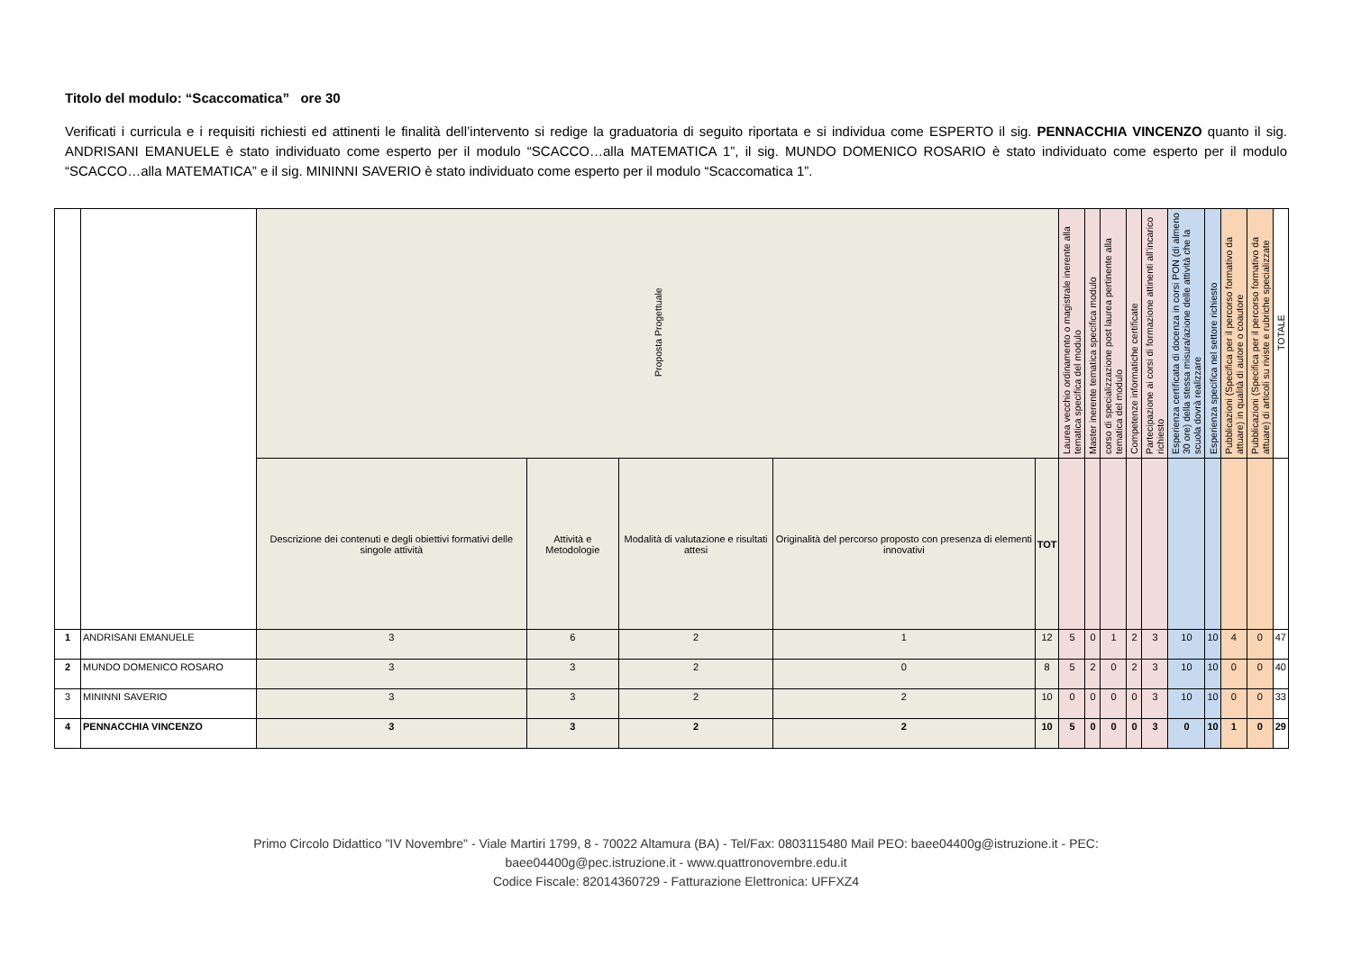Titolo del modulo: “Scaccomatica” ore 30
Verificati i curricula e i requisiti richiesti ed attinenti le finalità dell’intervento si redige la graduatoria di seguito riportata e si individua come ESPERTO il sig. PENNACCHIA VINCENZO quanto il sig. ANDRISANI EMANUELE è stato individuato come esperto per il modulo “SCACCO…alla MATEMATICA 1”, il sig. MUNDO DOMENICO ROSARIO è stato individuato come esperto per il modulo “SCACCO…alla MATEMATICA” e il sig. MININNI SAVERIO è stato individuato come esperto per il modulo “Scaccomatica 1”.
| | | Proposta Progettuale | | | | | Laurea vecchio ordinamento o magistrale inerente alla tematica specifica del modulo | Master inerente tematica specifica modulo | corso di specializzazione post laurea pertinente alla tematica del modulo | Competenze informatiche certificate | Partecipazione ai corsi di formazione attinenti all’incarico richiesto | Esperienza certificata di docenza in corsi PON (di almeno 30 ore) della stessa misura/azione delle attività che la scuola dovrà realizzare | Esperienza specifica nel settore richiesto | Pubblicazioni (Specifica per il percorso formativo da attuare) in qualità di autore o coautore | Pubblicazioni (Specifica per il percorso formativo da attuare) di articoli su riviste e rubriche specializzate | TOTALE |
| --- | --- | --- | --- | --- | --- | --- | --- | --- | --- | --- | --- | --- | --- | --- | --- | --- |
| | | Descrizione dei contenuti e degli obiettivi formativi delle singole attività | Attività e Metodologie | Modalità di valutazione e risultati attesi | Originalità del percorso proposto con presenza di elementi innovativi | TOT | | | | | | | | | | |
| 1 | ANDRISANI EMANUELE | 3 | 6 | 2 | 1 | 12 | 5 | 0 | 1 | 2 | 3 | 10 | 10 | 4 | 0 | 47 |
| 2 | MUNDO DOMENICO ROSARO | 3 | 3 | 2 | 0 | 8 | 5 | 2 | 0 | 2 | 3 | 10 | 10 | 0 | 0 | 40 |
| 3 | MININNI SAVERIO | 3 | 3 | 2 | 2 | 10 | 0 | 0 | 0 | 0 | 3 | 10 | 10 | 0 | 0 | 33 |
| 4 | PENNACCHIA VINCENZO | 3 | 3 | 2 | 2 | 10 | 5 | 0 | 0 | 0 | 3 | 0 | 10 | 1 | 0 | 29 |
Primo Circolo Didattico "IV Novembre" - Viale Martiri 1799, 8 - 70022 Altamura (BA) - Tel/Fax: 0803115480 Mail PEO: baee04400g@istruzione.it - PEC:
baee04400g@pec.istruzione.it - www.quattronovembre.edu.it
Codice Fiscale: 82014360729 - Fatturazione Elettronica: UFFXZ4